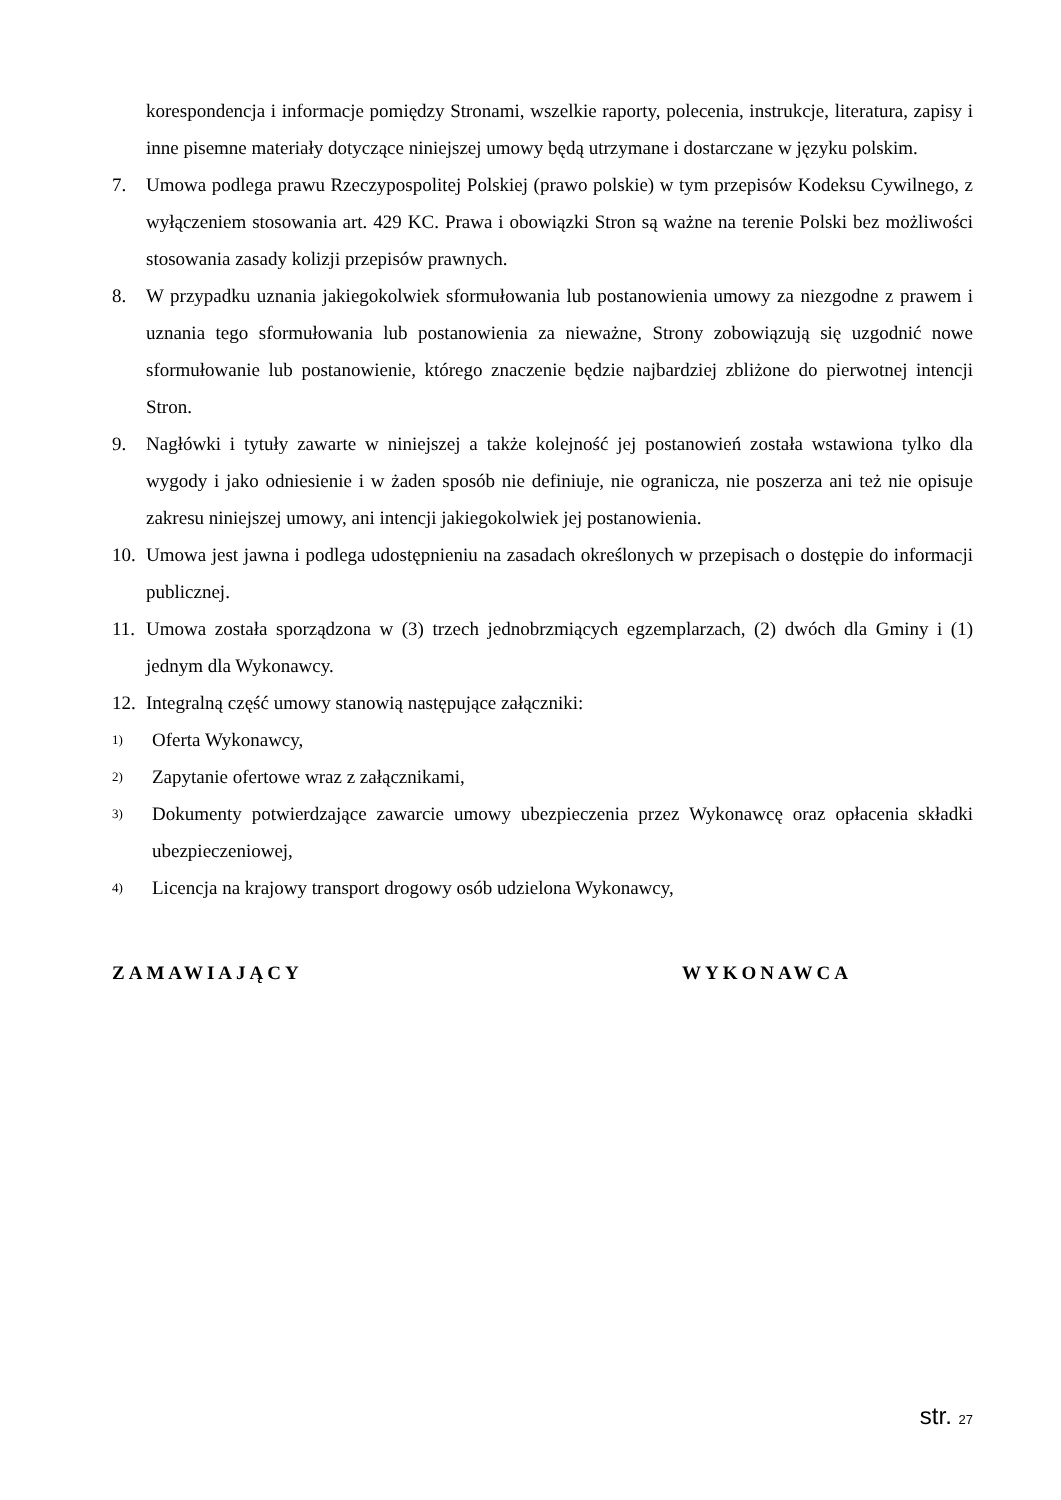korespondencja i informacje pomiędzy Stronami, wszelkie raporty, polecenia, instrukcje, literatura, zapisy i inne pisemne materiały dotyczące niniejszej umowy będą utrzymane i dostarczane w języku polskim.
7. Umowa podlega prawu Rzeczypospolitej Polskiej (prawo polskie) w tym przepisów Kodeksu Cywilnego, z wyłączeniem stosowania art. 429 KC. Prawa i obowiązki Stron są ważne na terenie Polski bez możliwości stosowania zasady kolizji przepisów prawnych.
8. W przypadku uznania jakiegokolwiek sformułowania lub postanowienia umowy za niezgodne z prawem i uznania tego sformułowania lub postanowienia za nieważne, Strony zobowiązują się uzgodnić nowe sformułowanie lub postanowienie, którego znaczenie będzie najbardziej zbliżone do pierwotnej intencji Stron.
9. Nagłówki i tytuły zawarte w niniejszej a także kolejność jej postanowień została wstawiona tylko dla wygody i jako odniesienie i w żaden sposób nie definiuje, nie ogranicza, nie poszerza ani też nie opisuje zakresu niniejszej umowy, ani intencji jakiegokolwiek jej postanowienia.
10.
Umowa jest jawna i podlega udostępnieniu na zasadach określonych w przepisach o dostępie do informacji publicznej.
11.
Umowa została sporządzona w (3) trzech jednobrzmiących egzemplarzach, (2) dwóch dla Gminy i (1) jednym dla Wykonawcy.
12.
Integralną część umowy stanowią następujące załączniki:
1)
Oferta Wykonawcy,
2)
Zapytanie ofertowe wraz z załącznikami,
3)
Dokumenty potwierdzające zawarcie umowy ubezpieczenia przez Wykonawcę oraz opłacenia składki ubezpieczeniowej,
4)
Licencja na krajowy transport drogowy osób udzielona Wykonawcy,
ZAMAWIAJĄCY WYKONAWCA
str. 27